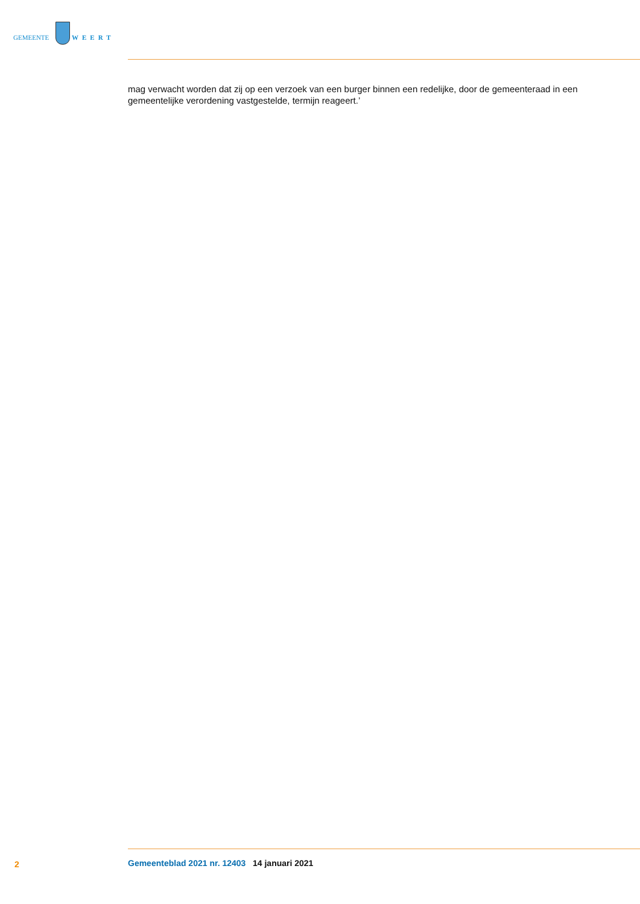GEMEENTE WEERT
mag verwacht worden dat zij op een verzoek van een burger binnen een redelijke, door de gemeenteraad in een gemeentelijke verordening vastgestelde, termijn reageert.’
2 Gemeenteblad 2021 nr. 12403 14 januari 2021